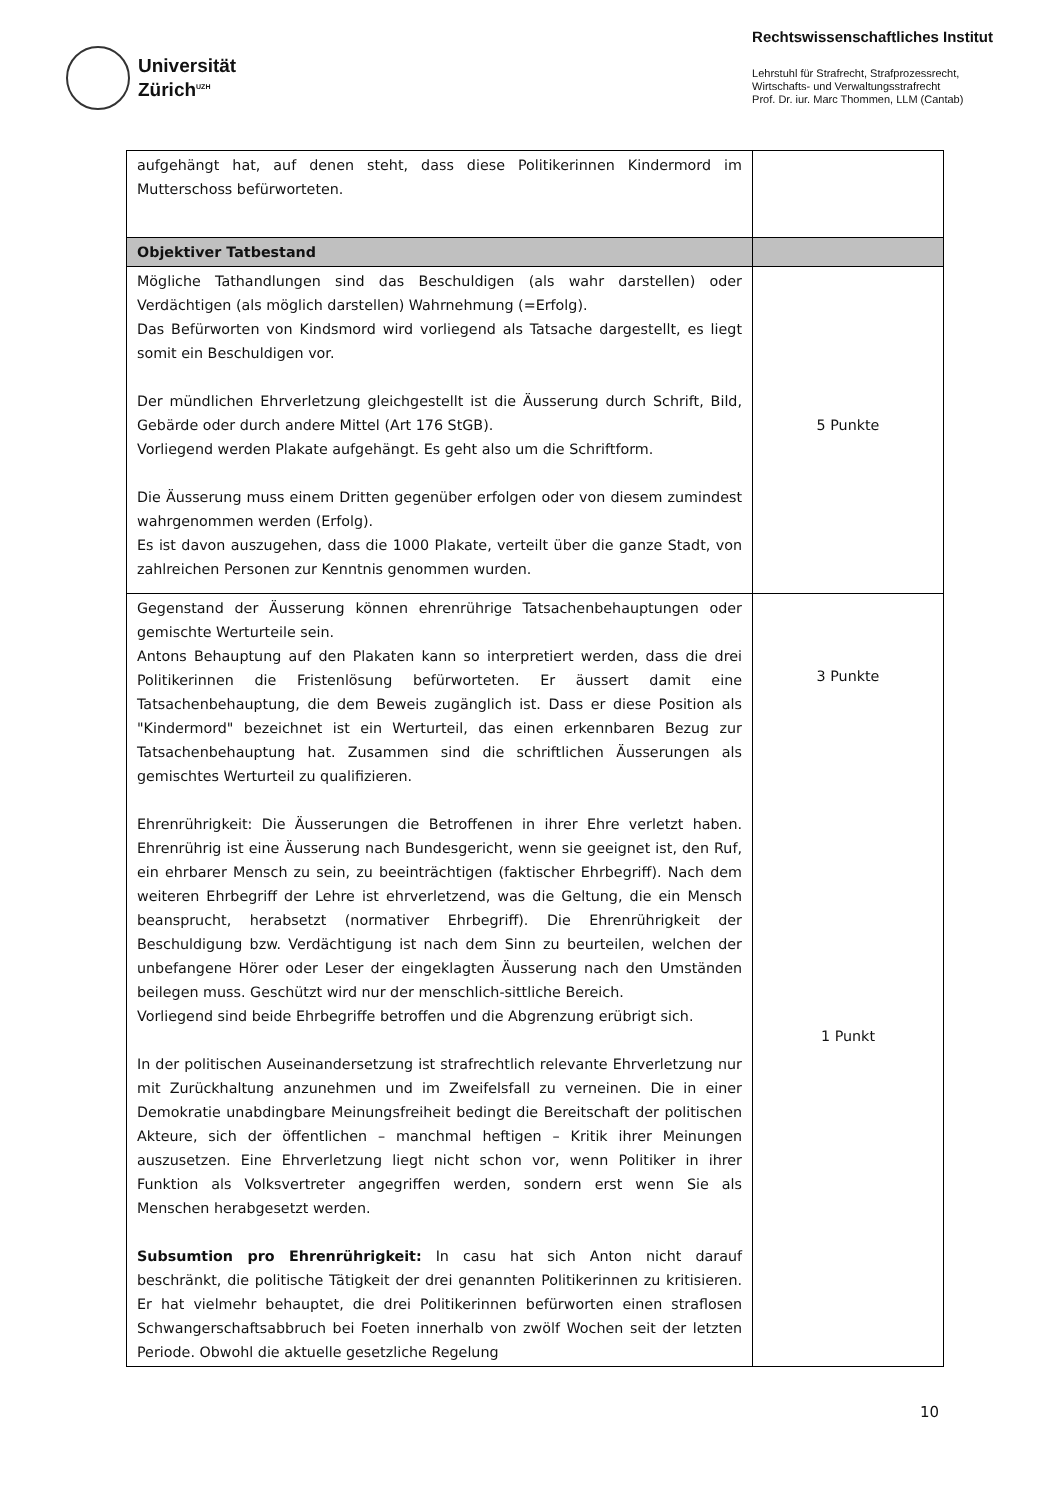Universität
Zürich<sup>UZH</sup>
Rechtswissenschaftliches Institut
Lehrstuhl für Strafrecht, Strafprozessrecht,
Wirtschafts- und Verwaltungsstrafrecht
Prof. Dr. iur. Marc Thommen, LLM (Cantab)
| aufgehängt hat, auf denen steht, dass diese Politikerinnen Kindermord im Mutterschoss befürworteten. | |
| Objektiver Tatbestand | |
| Mögliche Tathandlungen sind das Beschuldigen (als wahr darstellen) oder Verdächtigen (als möglich darstellen) Wahrnehmung (=Erfolg). Das Befürworten von Kindsmord wird vorliegend als Tatsache dargestellt, es liegt somit ein Beschuldigen vor. Der mündlichen Ehrverletzung gleichgestellt ist die Äusserung durch Schrift, Bild, Gebärde oder durch andere Mittel (Art 176 StGB). Vorliegend werden Plakate aufgehängt. Es geht also um die Schriftform. Die Äusserung muss einem Dritten gegenüber erfolgen oder von diesem zumindest wahrgenommen werden (Erfolg). Es ist davon auszugehen, dass die 1000 Plakate, verteilt über die ganze Stadt, von zahlreichen Personen zur Kenntnis genommen wurden. | 5 Punkte |
| Gegenstand der Äusserung können ehrenrührige Tatsachenbehauptungen oder gemischte Werturteile sein. Antons Behauptung auf den Plakaten kann so interpretiert werden, dass die drei Politikerinnen die Fristenlösung befürworteten. Er äussert damit eine Tatsachenbehauptung, die dem Beweis zugänglich ist. Dass er diese Position als "Kindermord" bezeichnet ist ein Werturteil, das einen erkennbaren Bezug zur Tatsachenbehauptung hat. Zusammen sind die schriftlichen Äusserungen als gemischtes Werturteil zu qualifizieren. Ehrenrührigkeit: Die Äusserungen die Betroffenen in ihrer Ehre verletzt haben. Ehrenrührig ist eine Äusserung nach Bundesgericht, wenn sie geeignet ist, den Ruf, ein ehrbarer Mensch zu sein, zu beeinträchtigen (faktischer Ehrbegriff). Nach dem weiteren Ehrbegriff der Lehre ist ehrverletzend, was die Geltung, die ein Mensch beansprucht, herabsetzt (normativer Ehrbegriff). Die Ehrenrührigkeit der Beschuldigung bzw. Verdächtigung ist nach dem Sinn zu beurteilen, welchen der unbefangene Hörer oder Leser der eingeklagten Äusserung nach den Umständen beilegen muss. Geschützt wird nur der menschlich-sittliche Bereich. Vorliegend sind beide Ehrbegriffe betroffen und die Abgrenzung erübrigt sich. In der politischen Auseinandersetzung ist strafrechtlich relevante Ehrverletzung nur mit Zurückhaltung anzunehmen und im Zweifelsfall zu verneinen. Die in einer Demokratie unabdingbare Meinungsfreiheit bedingt die Bereitschaft der politischen Akteure, sich der öffentlichen – manchmal heftigen – Kritik ihrer Meinungen auszusetzen. Eine Ehrverletzung liegt nicht schon vor, wenn Politiker in ihrer Funktion als Volksvertreter angegriffen werden, sondern erst wenn Sie als Menschen herabgesetzt werden. Subsumtion pro Ehrenrührigkeit: In casu hat sich Anton nicht darauf beschränkt, die politische Tätigkeit der drei genannten Politikerinnen zu kritisieren. Er hat vielmehr behauptet, die drei Politikerinnen befürworten einen straflosen Schwangerschaftsabbruch bei Foeten innerhalb von zwölf Wochen seit der letzten Periode. Obwohl die aktuelle gesetzliche Regelung | 3 Punkte 1 Punkt |
10